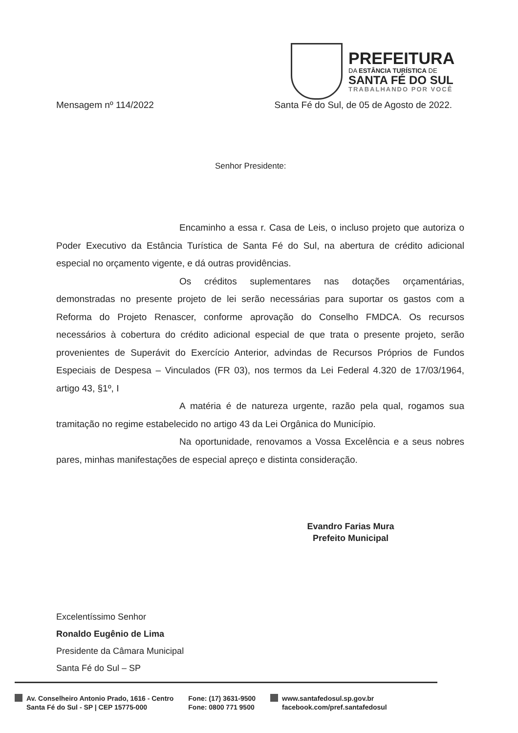PREFEITURA
DA ESTÂNCIA TURÍSTICA DE
SANTA FÉ DO SUL
TRABALHANDO POR VOCÊ
Mensagem nº 114/2022 Santa Fé do Sul, de 05 de Agosto de 2022.
Senhor Presidente:
Encaminho a essa r. Casa de Leis, o incluso projeto que autoriza o Poder Executivo da Estância Turística de Santa Fé do Sul, na abertura de crédito adicional especial no orçamento vigente, e dá outras providências.
Os créditos suplementares nas dotações orçamentárias, demonstradas no presente projeto de lei serão necessárias para suportar os gastos com a Reforma do Projeto Renascer, conforme aprovação do Conselho FMDCA. Os recursos necessários à cobertura do crédito adicional especial de que trata o presente projeto, serão provenientes de Superávit do Exercício Anterior, advindas de Recursos Próprios de Fundos Especiais de Despesa – Vinculados (FR 03), nos termos da Lei Federal 4.320 de 17/03/1964, artigo 43, §1º, I
A matéria é de natureza urgente, razão pela qual, rogamos sua tramitação no regime estabelecido no artigo 43 da Lei Orgânica do Município.
Na oportunidade, renovamos a Vossa Excelência e a seus nobres pares, minhas manifestações de especial apreço e distinta consideração.
Evandro Farias Mura
Prefeito Municipal
Excelentíssimo Senhor
Ronaldo Eugênio de Lima
Presidente da Câmara Municipal
Santa Fé do Sul – SP
Av. Conselheiro Antonio Prado, 1616 - Centro
Santa Fé do Sul - SP | CEP 15775-000
Fone: (17) 3631-9500
Fone: 0800 771 9500
www.santafedosul.sp.gov.br
facebook.com/pref.santafedosul